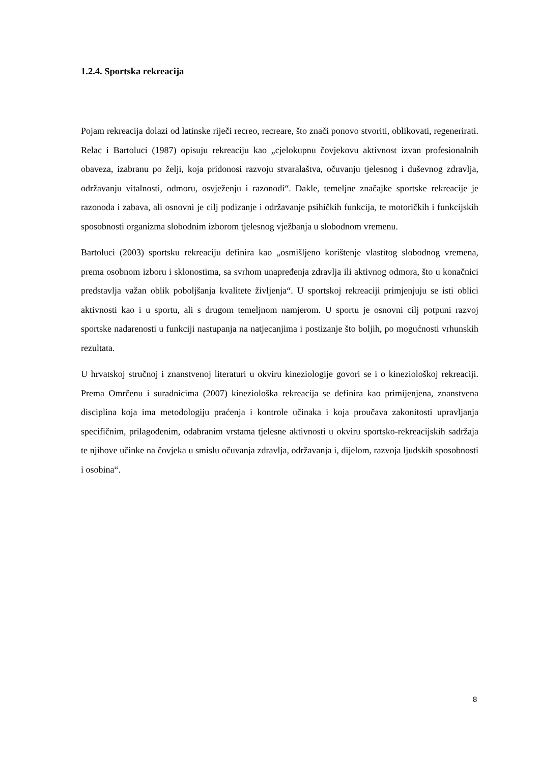1.2.4. Sportska rekreacija
Pojam rekreacija dolazi od latinske riječi recreo, recreare, što znači ponovo stvoriti, oblikovati, regenerirati. Relac i Bartoluci (1987) opisuju rekreaciju kao „cjelokupnu čovjekovu aktivnost izvan profesionalnih obaveza, izabranu po želji, koja pridonosi razvoju stvaralaštva, očuvanju tjelesnog i duševnog zdravlja, održavanju vitalnosti, odmoru, osvježenju i razonodi“. Dakle, temeljne značajke sportske rekreacije je razonoda i zabava, ali osnovni je cilj podizanje i održavanje psihičkih funkcija, te motoričkih i funkcijskih sposobnosti organizma slobodnim izborom tjelesnog vježbanja u slobodnom vremenu.
Bartoluci (2003) sportsku rekreaciju definira kao „osmišljeno korištenje vlastitog slobodnog vremena, prema osobnom izboru i sklonostima, sa svrhom unapređenja zdravlja ili aktivnog odmora, što u konačnici predstavlja važan oblik poboljšanja kvalitete življenja“. U sportskoj rekreaciji primjenjuju se isti oblici aktivnosti kao i u sportu, ali s drugom temeljnom namjerom. U sportu je osnovni cilj potpuni razvoj sportske nadarenosti u funkciji nastupanja na natjecanjima i postizanje što boljih, po mogućnosti vrhunskih rezultata.
U hrvatskoj stručnoj i znanstvenoj literaturi u okviru kineziologije govori se i o kineziološkoj rekreaciji. Prema Omrčenu i suradnicima (2007) kineziološka rekreacija se definira kao primijenjena, znanstvena disciplina koja ima metodologiju praćenja i kontrole učinaka i koja proučava zakonitosti upravljanja specifičnim, prilagođenim, odabranim vrstama tjelesne aktivnosti u okviru sportsko-rekreacijskih sadržaja te njihove učinke na čovjeka u smislu očuvanja zdravlja, održavanja i, dijelom, razvoja ljudskih sposobnosti i osobina“.
8